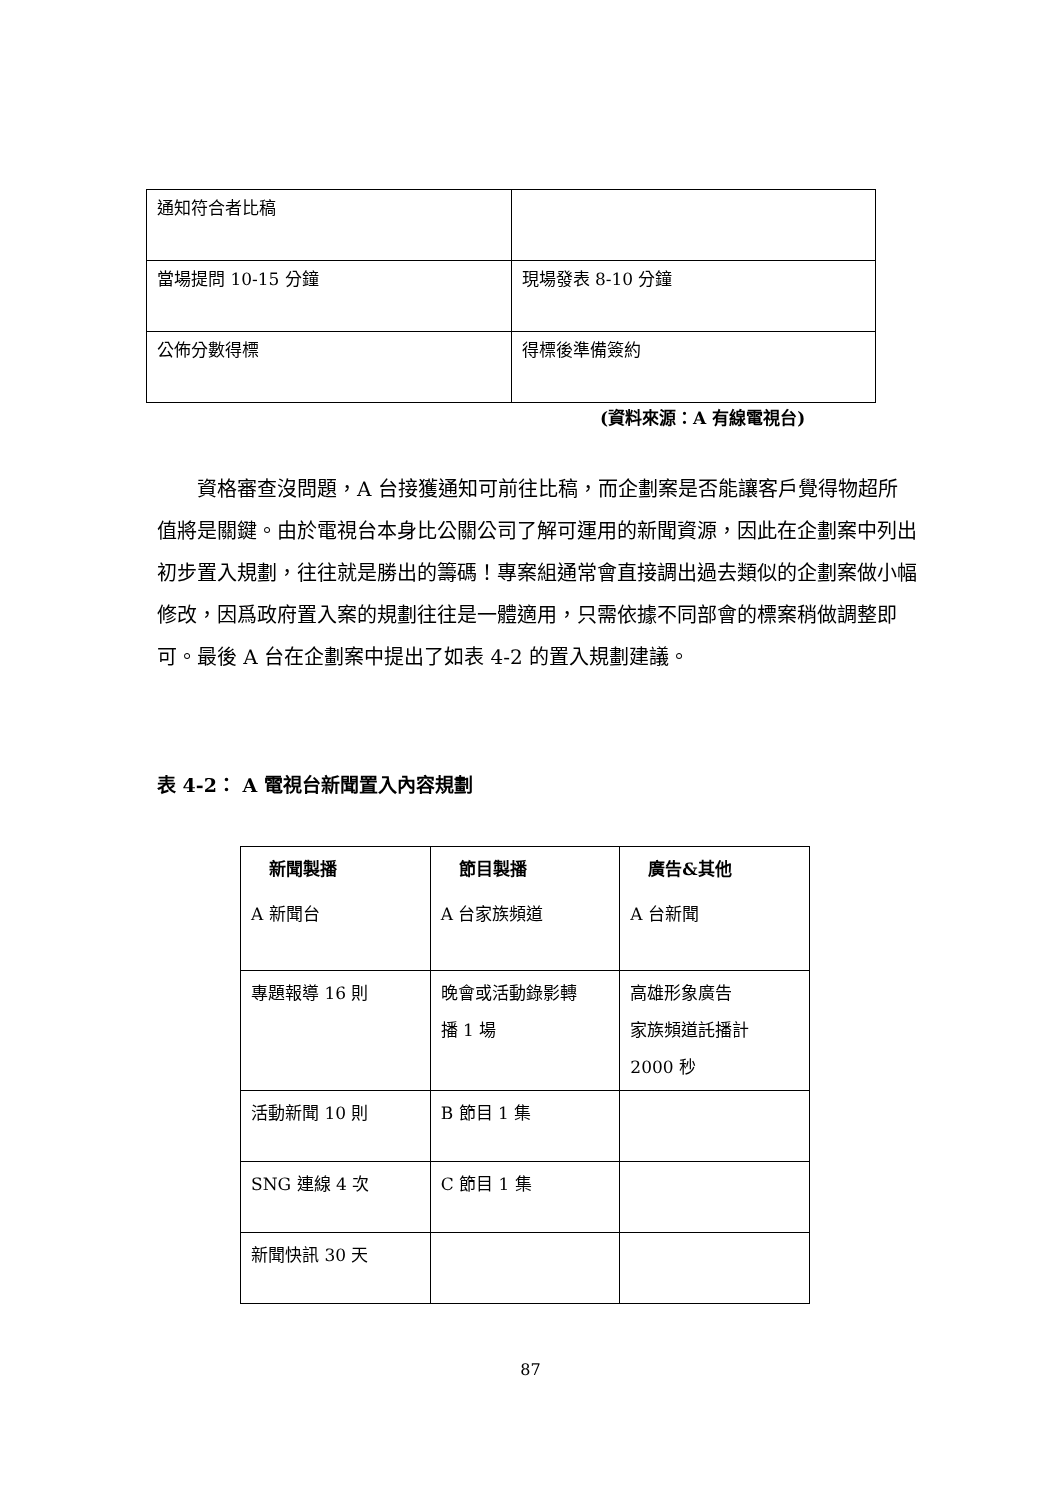| 通知符合者比稿 | |
| 當場提問 10-15 分鐘 | 現場發表 8-10 分鐘 |
| 公佈分數得標 | 得標後準備簽約 |
(資料來源：A 有線電視台)
  資格審查沒問題，A 台接獲通知可前往比稿，而企劃案是否能讓客戶覺得物超所值將是關鍵。由於電視台本身比公關公司了解可運用的新聞資源，因此在企劃案中列出初步置入規劃，往往就是勝出的籌碼！專案組通常會直接調出過去類似的企劃案做小幅修改，因爲政府置入案的規劃往往是一體適用，只需依據不同部會的標案稍做調整即可。最後 A 台在企劃案中提出了如表 4-2 的置入規劃建議。
表 4-2： A 電視台新聞置入內容規劃
| 新聞製播 | 節目製播 | 廣告&其他 |
| --- | --- | --- |
| A 新聞台 | A 台家族頻道 | A 台新聞 |
| 專題報導 16 則 | 晚會或活動錄影轉 播 1 場 | 高雄形象廣告 家族頻道託播計 2000 秒 |
| 活動新聞 10 則 | B 節目 1 集 | |
| SNG 連線 4 次 | C 節目 1 集 | |
| 新聞快訊 30 天 | | |
87